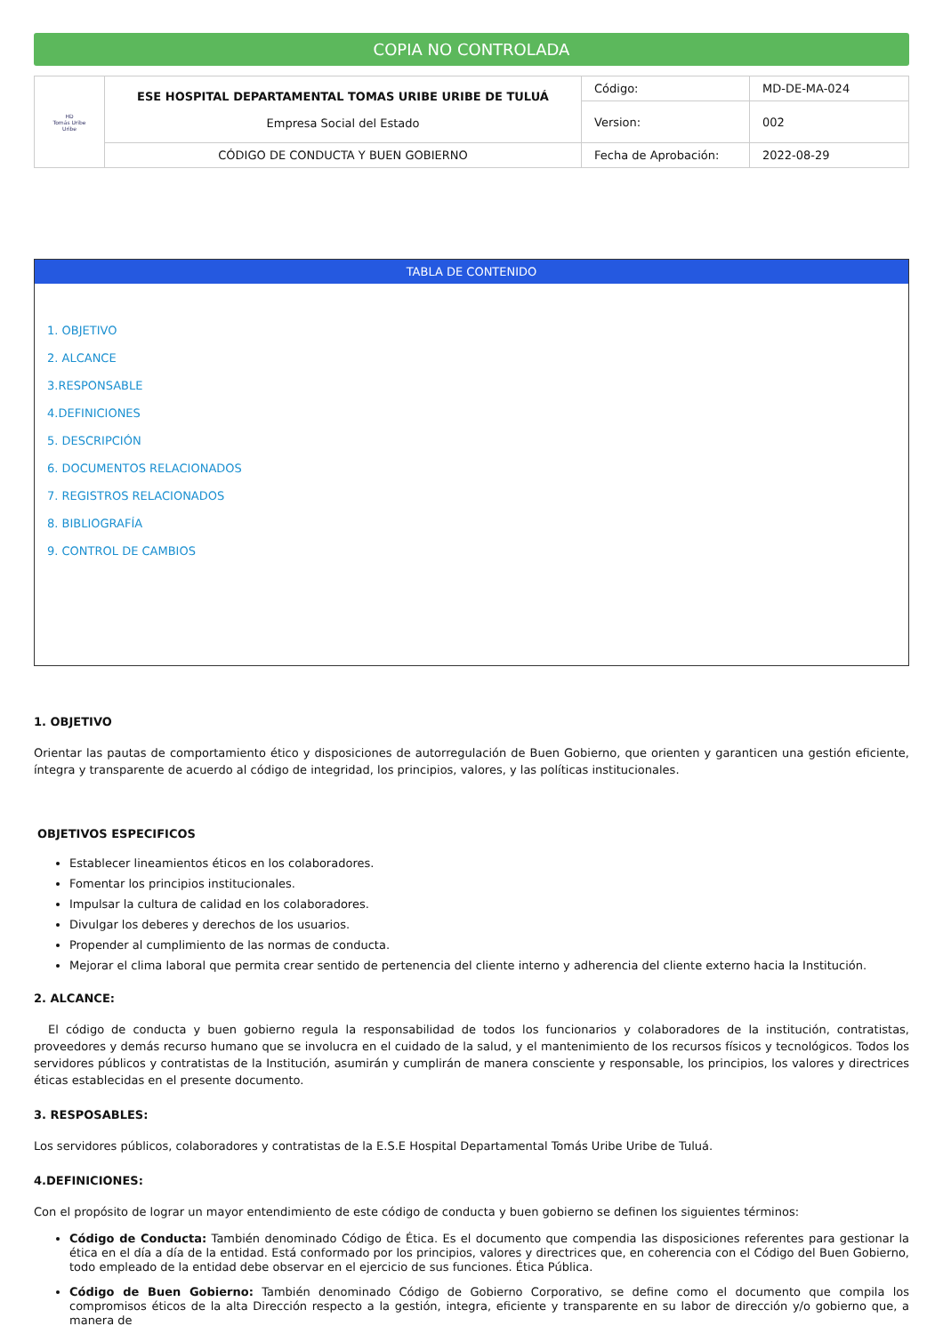COPIA NO CONTROLADA
| HD Tomás Uribe Uribe | ESE HOSPITAL DEPARTAMENTAL TOMAS URIBE URIBE DE TULUÁ Empresa Social del Estado | Código: | MD-DE-MA-024 |
| | | Version: | 002 |
| | CÓDIGO DE CONDUCTA Y BUEN GOBIERNO | Fecha de Aprobación: | 2022-08-29 |
TABLA DE CONTENIDO
1. OBJETIVO
2. ALCANCE
3.RESPONSABLE
4.DEFINICIONES
5. DESCRIPCIÓN
6. DOCUMENTOS RELACIONADOS
7. REGISTROS RELACIONADOS
8. BIBLIOGRAFÍA
9. CONTROL DE CAMBIOS
1. OBJETIVO
Orientar las pautas de comportamiento ético y disposiciones de autorregulación de Buen Gobierno, que orienten y garanticen una gestión eficiente, íntegra y transparente de acuerdo al código de integridad, los principios, valores, y las políticas institucionales.
OBJETIVOS ESPECIFICOS
Establecer lineamientos éticos en los colaboradores.
Fomentar los principios institucionales.
Impulsar la cultura de calidad en los colaboradores.
Divulgar los deberes y derechos de los usuarios.
Propender al cumplimiento de las normas de conducta.
Mejorar el clima laboral que permita crear sentido de pertenencia del cliente interno y adherencia del cliente externo hacia la Institución.
2. ALCANCE:
El código de conducta y buen gobierno regula la responsabilidad de todos los funcionarios y colaboradores de la institución, contratistas, proveedores y demás recurso humano que se involucra en el cuidado de la salud, y el mantenimiento de los recursos físicos y tecnológicos. Todos los servidores públicos y contratistas de la Institución, asumirán y cumplirán de manera consciente y responsable, los principios, los valores y directrices éticas establecidas en el presente documento.
3. RESPOSABLES:
Los servidores públicos, colaboradores y contratistas de la E.S.E Hospital Departamental Tomás Uribe Uribe de Tuluá.
4.DEFINICIONES:
Con el propósito de lograr un mayor entendimiento de este código de conducta y buen gobierno se definen los siguientes términos:
Código de Conducta: También denominado Código de Ética. Es el documento que compendia las disposiciones referentes para gestionar la ética en el día a día de la entidad. Está conformado por los principios, valores y directrices que, en coherencia con el Código del Buen Gobierno, todo empleado de la entidad debe observar en el ejercicio de sus funciones. Ética Pública.
Código de Buen Gobierno: También denominado Código de Gobierno Corporativo, se define como el documento que compila los compromisos éticos de la alta Dirección respecto a la gestión, integra, eficiente y transparente en su labor de dirección y/o gobierno que, a manera de